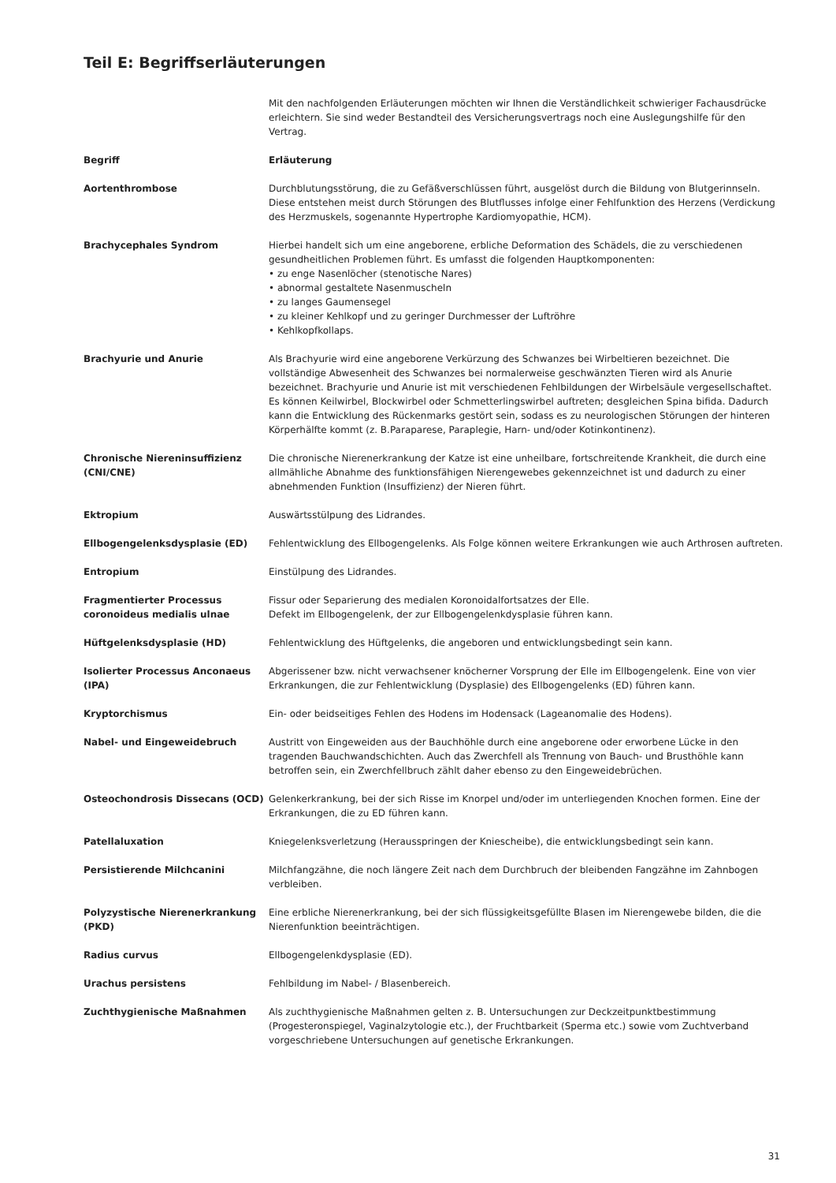Teil E: Begriffserläuterungen
Mit den nachfolgenden Erläuterungen möchten wir Ihnen die Verständlichkeit schwieriger Fachausdrücke erleichtern. Sie sind weder Bestandteil des Versicherungsvertrags noch eine Auslegungshilfe für den Vertrag.
| Begriff | Erläuterung |
| --- | --- |
| Aortenthrombose | Durchblutungsstörung, die zu Gefäßverschlüssen führt, ausgelöst durch die Bildung von Blutgerinnseln. Diese entstehen meist durch Störungen des Blutflusses infolge einer Fehlfunktion des Herzens (Verdickung des Herzmuskels, sogenannte Hypertrophe Kardiomyopathie, HCM). |
| Brachycephales Syndrom | Hierbei handelt sich um eine angeborene, erbliche Deformation des Schädels, die zu verschiedenen gesundheitlichen Problemen führt. Es umfasst die folgenden Hauptkomponenten: • zu enge Nasenlöcher (stenotische Nares) • abnormal gestaltete Nasenmuscheln • zu langes Gaumensegel • zu kleiner Kehlkopf und zu geringer Durchmesser der Luftröhre • Kehlkopfkollaps. |
| Brachyurie und Anurie | Als Brachyurie wird eine angeborene Verkürzung des Schwanzes bei Wirbeltieren bezeichnet. Die vollständige Abwesenheit des Schwanzes bei normalerweise geschwänzten Tieren wird als Anurie bezeichnet. Brachyurie und Anurie ist mit verschiedenen Fehlbildungen der Wirbelsäule vergesellschaftet. Es können Keilwirbel, Blockwirbel oder Schmetterlingswirbel auftreten; desgleichen Spina bifida. Dadurch kann die Entwicklung des Rückenmarks gestört sein, sodass es zu neurologischen Störungen der hinteren Körperhälfte kommt (z. B.Paraparese, Paraplegie, Harn- und/oder Kotinkontinenz). |
| Chronische Niereninsuffizienz (CNI/CNE) | Die chronische Nierenerkrankung der Katze ist eine unheilbare, fortschreitende Krankheit, die durch eine allmähliche Abnahme des funktionsfähigen Nierengewebes gekennzeichnet ist und dadurch zu einer abnehmenden Funktion (Insuffizienz) der Nieren führt. |
| Ektropium | Auswärtsstülpung des Lidrandes. |
| Ellbogengelenksdysplasie (ED) | Fehlentwicklung des Ellbogengelenks. Als Folge können weitere Erkrankungen wie auch Arthrosen auftreten. |
| Entropium | Einstülpung des Lidrandes. |
| Fragmentierter Processus coronoideus medialis ulnae | Fissur oder Separierung des medialen Koronoidalfortsatzes der Elle. Defekt im Ellbogengelenk, der zur Ellbogengelenkdysplasie führen kann. |
| Hüftgelenksdysplasie (HD) | Fehlentwicklung des Hüftgelenks, die angeboren und entwicklungsbedingt sein kann. |
| Isolierter Processus Anconaeus (IPA) | Abgerissener bzw. nicht verwachsener knöcherner Vorsprung der Elle im Ellbogengelenk. Eine von vier Erkrankungen, die zur Fehlentwicklung (Dysplasie) des Ellbogengelenks (ED) führen kann. |
| Kryptorchismus | Ein- oder beidseitiges Fehlen des Hodens im Hodensack (Lageanomalie des Hodens). |
| Nabel- und Eingeweidebruch | Austritt von Eingeweiden aus der Bauchhöhle durch eine angeborene oder erworbene Lücke in den tragenden Bauchwandschichten. Auch das Zwerchfell als Trennung von Bauch- und Brusthöhle kann betroffen sein, ein Zwerchfellbruch zählt daher ebenso zu den Eingeweidebrüchen. |
| Osteochondrosis Dissecans (OCD) | Gelenkerkrankung, bei der sich Risse im Knorpel und/oder im unterliegenden Knochen formen. Eine der Erkrankungen, die zu ED führen kann. |
| Patellaluxation | Kniegelenksverletzung (Herausspringen der Kniescheibe), die entwicklungsbedingt sein kann. |
| Persistierende Milchcanini | Milchfangzähne, die noch längere Zeit nach dem Durchbruch der bleibenden Fangzähne im Zahnbogen verbleiben. |
| Polyzystische Nierenerkrankung (PKD) | Eine erbliche Nierenerkrankung, bei der sich flüssigkeitsgefüllte Blasen im Nierengewebe bilden, die die Nierenfunktion beeinträchtigen. |
| Radius curvus | Ellbogengelenkdysplasie (ED). |
| Urachus persistens | Fehlbildung im Nabel- / Blasenbereich. |
| Zuchthygienische Maßnahmen | Als zuchthygienische Maßnahmen gelten z. B. Untersuchungen zur Deckzeitpunktbestimmung (Progesteronspiegel, Vaginalzytologie etc.), der Fruchtbarkeit (Sperma etc.) sowie vom Zuchtverband vorgeschriebene Untersuchungen auf genetische Erkrankungen. |
31